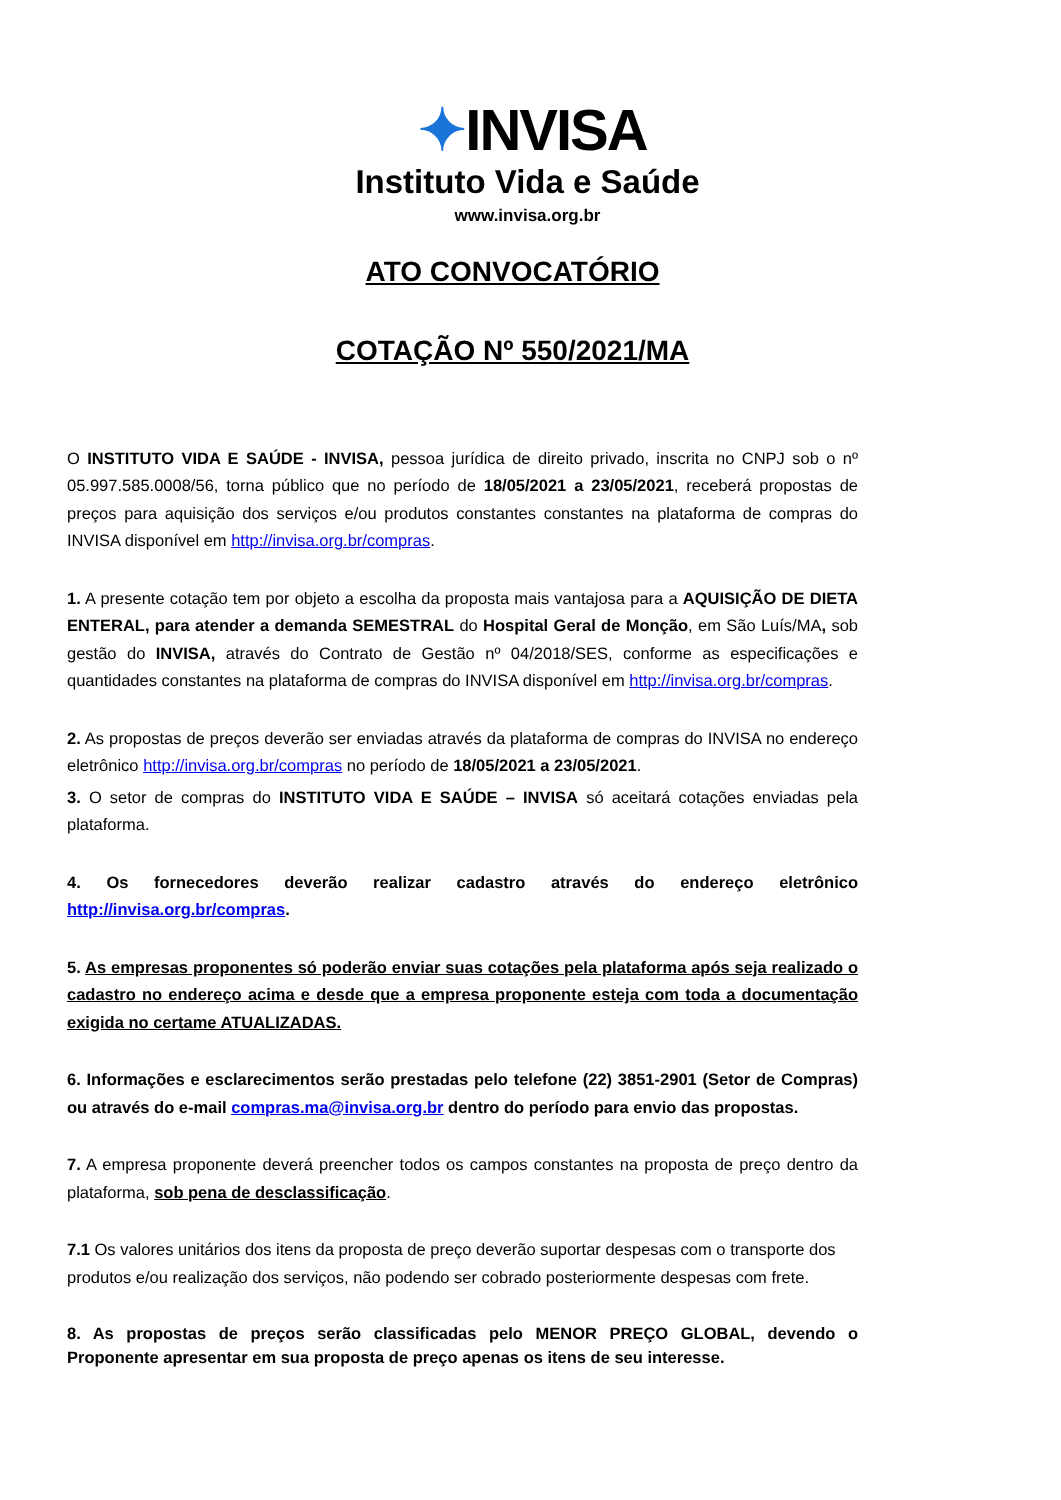✦INVISA
Instituto Vida e Saúde
www.invisa.org.br
ATO CONVOCATÓRIO
COTAÇÃO Nº 550/2021/MA
O INSTITUTO VIDA E SAÚDE - INVISA, pessoa jurídica de direito privado, inscrita no CNPJ sob o nº 05.997.585.0008/56, torna público que no período de 18/05/2021 a 23/05/2021, receberá propostas de preços para aquisição dos serviços e/ou produtos constantes constantes na plataforma de compras do INVISA disponível em http://invisa.org.br/compras.
1. A presente cotação tem por objeto a escolha da proposta mais vantajosa para a AQUISIÇÃO DE DIETA ENTERAL, para atender a demanda SEMESTRAL do Hospital Geral de Monção, em São Luís/MA, sob gestão do INVISA, através do Contrato de Gestão nº 04/2018/SES, conforme as especificações e quantidades constantes na plataforma de compras do INVISA disponível em http://invisa.org.br/compras.
2. As propostas de preços deverão ser enviadas através da plataforma de compras do INVISA no endereço eletrônico http://invisa.org.br/compras no período de 18/05/2021 a 23/05/2021.
3. O setor de compras do INSTITUTO VIDA E SAÚDE – INVISA só aceitará cotações enviadas pela plataforma.
4. Os fornecedores deverão realizar cadastro através do endereço eletrônico http://invisa.org.br/compras.
5. As empresas proponentes só poderão enviar suas cotações pela plataforma após seja realizado o cadastro no endereço acima e desde que a empresa proponente esteja com toda a documentação exigida no certame ATUALIZADAS.
6. Informações e esclarecimentos serão prestadas pelo telefone (22) 3851-2901 (Setor de Compras) ou através do e-mail compras.ma@invisa.org.br dentro do período para envio das propostas.
7. A empresa proponente deverá preencher todos os campos constantes na proposta de preço dentro da plataforma, sob pena de desclassificação.
7.1 Os valores unitários dos itens da proposta de preço deverão suportar despesas com o transporte dos produtos e/ou realização dos serviços, não podendo ser cobrado posteriormente despesas com frete.
8. As propostas de preços serão classificadas pelo MENOR PREÇO GLOBAL, devendo o Proponente apresentar em sua proposta de preço apenas os itens de seu interesse.